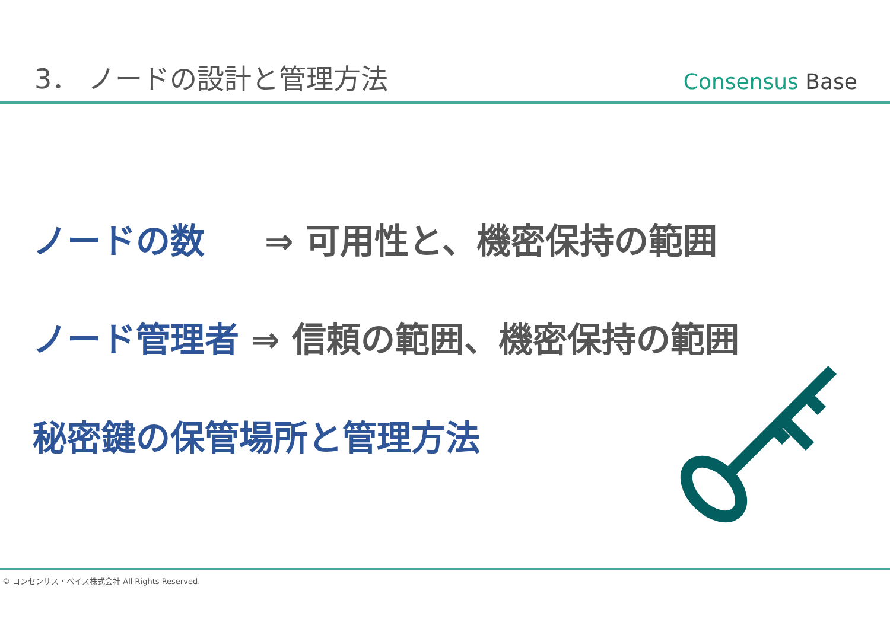3． ノードの設計と管理方法
Consensus Base
ノードの数 ⇒ 可用性と、機密保持の範囲
ノード管理者 ⇒ 信頼の範囲、機密保持の範囲
秘密鍵の保管場所と管理方法
© コンセンサス・ベイス株式会社 All Rights Reserved.